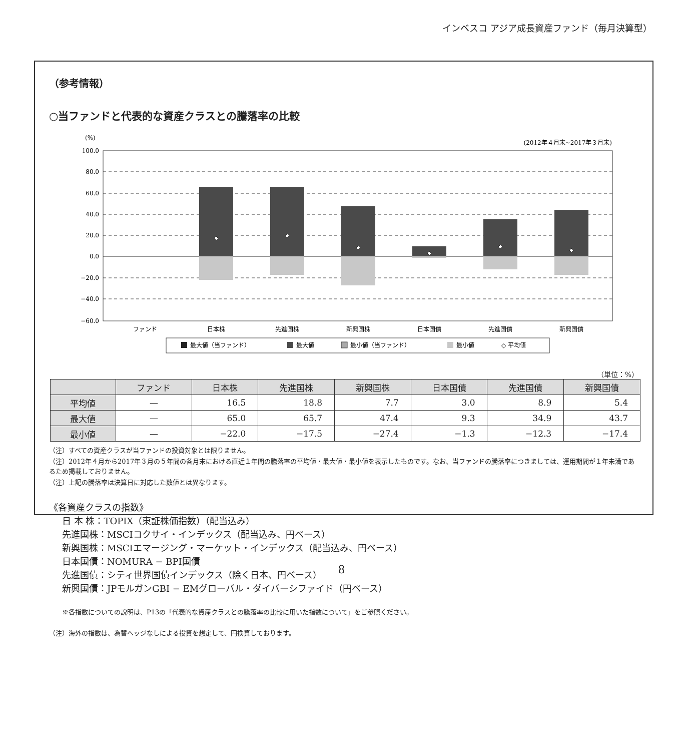インベスコ アジア成長資産ファンド（毎月決算型）
（参考情報）
○当ファンドと代表的な資産クラスとの騰落率の比較
(%)
(2012年４月末~2017年３月末)
100.0
80.0
60.0
40.0
20.0
0.0
−20.0
−40.0
−60.0
ファンド
日本株
先進国株
新興国株
日本国債
先進国債
新興国債
最大値（当ファンド）
最大値
最小値（当ファンド）
最小値
◇ 平均値
（単位：%）
| | ファンド | 日本株 | 先進国株 | 新興国株 | 日本国債 | 先進国債 | 新興国債 |
| --- | --- | --- | --- | --- | --- | --- | --- |
| 平均値 | — | 16.5 | 18.8 | 7.7 | 3.0 | 8.9 | 5.4 |
| 最大値 | — | 65.0 | 65.7 | 47.4 | 9.3 | 34.9 | 43.7 |
| 最小値 | — | −22.0 | −17.5 | −27.4 | −1.3 | −12.3 | −17.4 |
（注）すべての資産クラスが当ファンドの投資対象とは限りません。
（注）2012年４月から2017年３月の５年間の各月末における直近１年間の騰落率の平均値・最大値・最小値を表示したものです。なお、当ファンドの騰落率につきましては、運用期間が１年未満であるため掲載しておりません。
（注）上記の騰落率は決算日に対応した数値とは異なります。
《各資産クラスの指数》
日 本 株：TOPIX（東証株価指数）（配当込み）
先進国株：MSCIコクサイ・インデックス（配当込み、円ベース）
新興国株：MSCIエマージング・マーケット・インデックス（配当込み、円ベース）
日本国債：NOMURA − BPI国債
先進国債：シティ世界国債インデックス（除く日本、円ベース）
新興国債：JPモルガンGBI − EMグローバル・ダイバーシファイド（円ベース）
※各指数についての説明は、P13の「代表的な資産クラスとの騰落率の比較に用いた指数について」をご参照ください。
（注）海外の指数は、為替ヘッジなしによる投資を想定して、円換算しております。
8